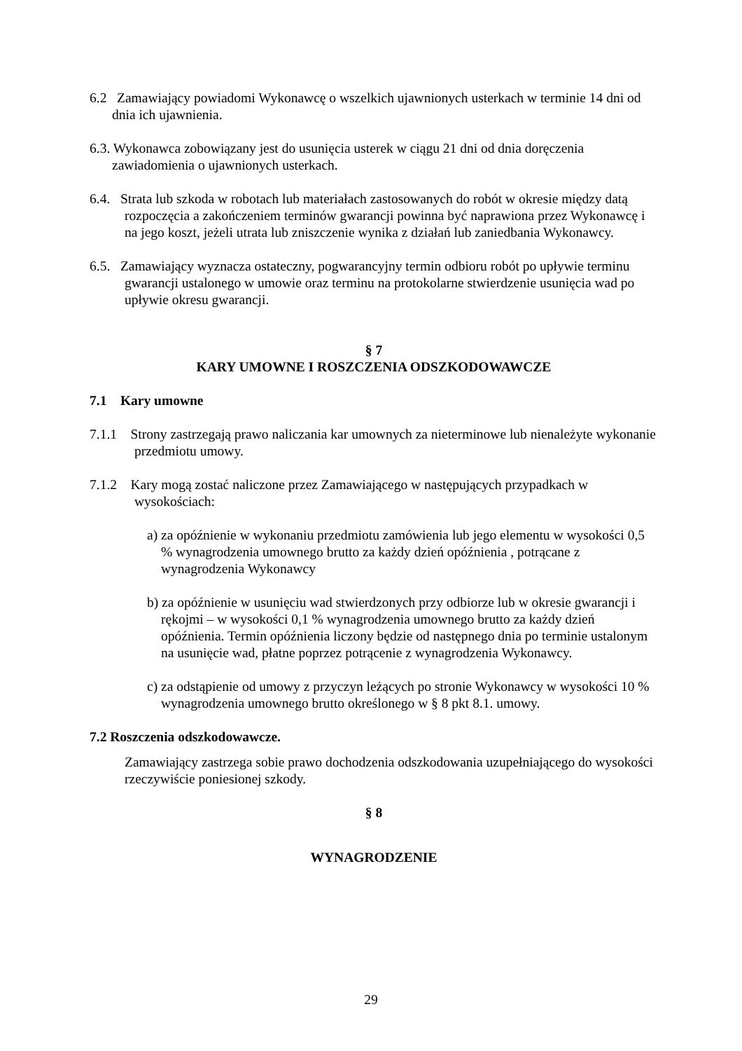6.2 Zamawiający powiadomi Wykonawcę o wszelkich ujawnionych usterkach w terminie 14 dni od dnia ich ujawnienia.
6.3. Wykonawca zobowiązany jest do usunięcia usterek w ciągu 21 dni od dnia doręczenia zawiadomienia o ujawnionych usterkach.
6.4. Strata lub szkoda w robotach lub materiałach zastosowanych do robót w okresie między datą rozpoczęcia a zakończeniem terminów gwarancji powinna być naprawiona przez Wykonawcę i na jego koszt, jeżeli utrata lub zniszczenie wynika z działań lub zaniedbania Wykonawcy.
6.5. Zamawiający wyznacza ostateczny, pogwarancyjny termin odbioru robót po upływie terminu gwarancji ustalonego w umowie oraz terminu na protokolarne stwierdzenie usunięcia wad po upływie okresu gwarancji.
§ 7
KARY UMOWNE I ROSZCZENIA ODSZKODOWAWCZE
7.1 Kary umowne
7.1.1 Strony zastrzegają prawo naliczania kar umownych za nieterminowe lub nienależyte wykonanie przedmiotu umowy.
7.1.2 Kary mogą zostać naliczone przez Zamawiającego w następujących przypadkach w wysokościach:
a) za opóźnienie w wykonaniu przedmiotu zamówienia lub jego elementu w wysokości 0,5 % wynagrodzenia umownego brutto za każdy dzień opóźnienia , potrącane z wynagrodzenia Wykonawcy
b) za opóźnienie w usunięciu wad stwierdzonych przy odbiorze lub w okresie gwarancji i rękojmi – w wysokości 0,1 % wynagrodzenia umownego brutto za każdy dzień opóźnienia. Termin opóźnienia liczony będzie od następnego dnia po terminie ustalonym na usunięcie wad, płatne poprzez potrącenie z wynagrodzenia Wykonawcy.
c) za odstąpienie od umowy z przyczyn leżących po stronie Wykonawcy w wysokości 10 % wynagrodzenia umownego brutto określonego w § 8 pkt 8.1. umowy.
7.2 Roszczenia odszkodowawcze.
Zamawiający zastrzega sobie prawo dochodzenia odszkodowania uzupełniającego do wysokości rzeczywiście poniesionej szkody.
§ 8
WYNAGRODZENIE
29